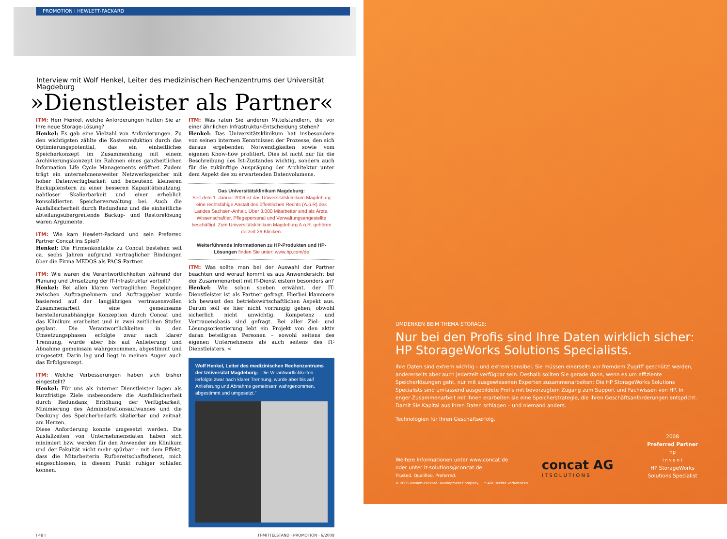PROMOTION I HEWLETT-PACKARD
Interview mit Wolf Henkel, Leiter des medizinischen Rechenzentrums der Universität Magdeburg
»Dienstleister als Partner«
ITM: Herr Henkel, welche Anforderungen hatten Sie an Ihre neue Storage-Lösung?
Henkel: Es gab eine Vielzahl von Anforderungen. Zu den wichtigsten zählte die Kostenreduktion durch das Optimierungspotential, das ein einheitliches Speicherkonzept im Zusammenhang mit einem Archivierungskonzept im Rahmen eines ganzheitlichen Information Life Cycle Managements eröffnet. Zudem trägt ein unternehmensweiter Netzwerkspeicher mit hoher Datenverfügbarkeit und bedeutend kleineren Backupfenstern zu einer besseren Kapazitätsnutzung, nahtloser Skalierbarkeit und einer erheblich konsolidierten Speicherverwaltung bei. Auch die Ausfallsicherheit durch Redundanz und die einheitliche abteilungsübergreifende Backup- und Restorelösung waren Argumente.
ITM: Wie kam Hewlett-Packard und sein Preferred Partner Concat ins Spiel?
Henkel: Die Firmenkontakte zu Concat bestehen seit ca. sechs Jahren aufgrund vertraglicher Bindungen über die Firma MEDOS als PACS-Partner.
ITM: Wie waren die Verantwortlichkeiten während der Planung und Umsetzung der IT-Infrastruktur verteilt?
Henkel: Bei allen klaren vertraglichen Regelungen zwischen Auftragnehmern und Auftraggeber wurde basierend auf der langjährigen vertrauensvollen Zusammenarbeit eine gemeinsame herstellerunabhängige Konzeption durch Concat und das Klinikum erarbeitet und in zwei zeitlichen Stufen geplant. Die Verantwortlichkeiten in den Umsetzungsphasen erfolgte zwar nach klarer Trennung, wurde aber bis auf Anlieferung und Abnahme gemeinsam wahrgenommen, abgestimmt und umgesetzt. Darin lag und liegt in meinen Augen auch das Erfolgsrezept.
ITM: Welche Verbesserungen haben sich bisher eingestellt?
Henkel: Für uns als interner Dienstleister lagen als kurzfristige Ziele insbesondere die Ausfallsicherheit durch Redundanz, Erhöhung der Verfügbarkeit, Minimierung des Administrationsaufwandes und die Deckung des Speicherbedarfs skalierbar und zeitnah am Herzen.
Diese Anforderung konnte umgesetzt werden. Die Ausfallzeiten von Unternehmensdaten haben sich minimiert bzw. werden für den Anwender am Klinikum und der Fakultät nicht mehr spürbar – mit dem Effekt, dass die Mitarbeiterin Rufbereitschaftsdienst, mich eingeschlossen, in diesem Punkt ruhiger schlafen können.
ITM: Was raten Sie anderen Mittelständlern, die vor einer ähnlichen Infrastruktur-Entscheidung stehen?
Henkel: Das Universitätsklinikum hat insbesondere von seinen internen Kenntnissen der Prozesse, den sich daraus ergebenden Notwendigkeiten sowie vom eigenen Know-how profitiert. Dies ist nicht nur für die Beschreibung des Ist-Zustandes wichtig, sondern auch für die zukünftige Ausprägung der Architektur unter dem Aspekt des zu erwartenden Datenvolumens.
Das Universitätsklinikum Magdeburg:
Seit dem 1. Januar 2006 ist das Universitätsklinikum Magdeburg eine rechtsfähige Anstalt des öffentlichen Rechts (A.ö.R) des Landes Sachsen-Anhalt. Über 3.000 Mitarbeiter sind als Ärzte, Wissenschaftler, Pflegepersonal und Verwaltungsangestellte beschäftigt. Zum Universitätsklinikum Magdeburg A.ö.R. gehören derzeit 26 Kliniken.
Weiterführende Informationen zu HP-Produkten und HP-Lösungen finden Sie unter: www.hp.com/de
ITM: Was sollte man bei der Auswahl der Partner beachten und worauf kommt es aus Anwendersicht bei der Zusammenarbeit mit IT-Dienstleistern besonders an?
Henkel: Wie schon soeben erwähnt, der IT-Dienstleister ist als Partner gefragt. Hierbei klammere ich bewusst den betriebswirtschaftlichen Aspekt aus. Darum soll es hier nicht vorrangig gehen, obwohl sicherlich nicht unwichtig. Kompetenz und Vertrauensbasis sind gefragt. Bei aller Ziel- und Lösungsorientierung lebt ein Projekt von den aktiv daran beteiligten Personen – sowohl seitens des eigenen Unternehmens als auch seitens des IT-Dienstleisters. <
Wolf Henkel, Leiter des medizinischen Rechenzentrums der Universität Magdeburg: „Die Verantwortlichkeiten ierfolgte zwar nach klarer Trennung, wurde aber bis auf Anlieferung und Abnahme gemeinsam wahrgenommen, abgestimmt und umgesetzt.“
I 48 I IT-MITTELSTAND · PROMOTION · 6/2008
UMDENKEN BEIM THEMA STORAGE:
Nur bei den Profis sind Ihre Daten wirklich sicher:
HP StorageWorks Solutions Specialists.
Ihre Daten sind extrem wichtig – und extrem sensibel. Sie müssen einerseits vor fremdem Zugriff geschützt werden, andererseits aber auch jederzeit verfügbar sein. Deshalb sollten Sie gerade dann, wenn es um effiziente Speicherlösungen geht, nur mit ausgewiesenen Experten zusammenarbeiten: Die HP StorageWorks Solutions Specialists sind umfassend ausgebildete Profis mit bevorzugtem Zugang zum Support und Fachwissen von HP. In enger Zusammenarbeit mit Ihnen erarbeiten sie eine Speicherstrategie, die Ihren Geschäftsanforderungen entspricht. Damit Sie Kapital aus Ihren Daten schlagen – und niemand anders.
Technologien für Ihren Geschäftserfolg.
Weitere Informationen unter www.concat.de
oder unter it-solutions@concat.de
Trusted. Qualified. Preferred.
concat AG
I T S O L U T I O N S
2008
Preferred Partner
hp
i n v e n t
HP StorageWorks
Solutions Specialist
© 2008 Hewlett-Packard Development Company, L.P. Alle Rechte vorbehalten.